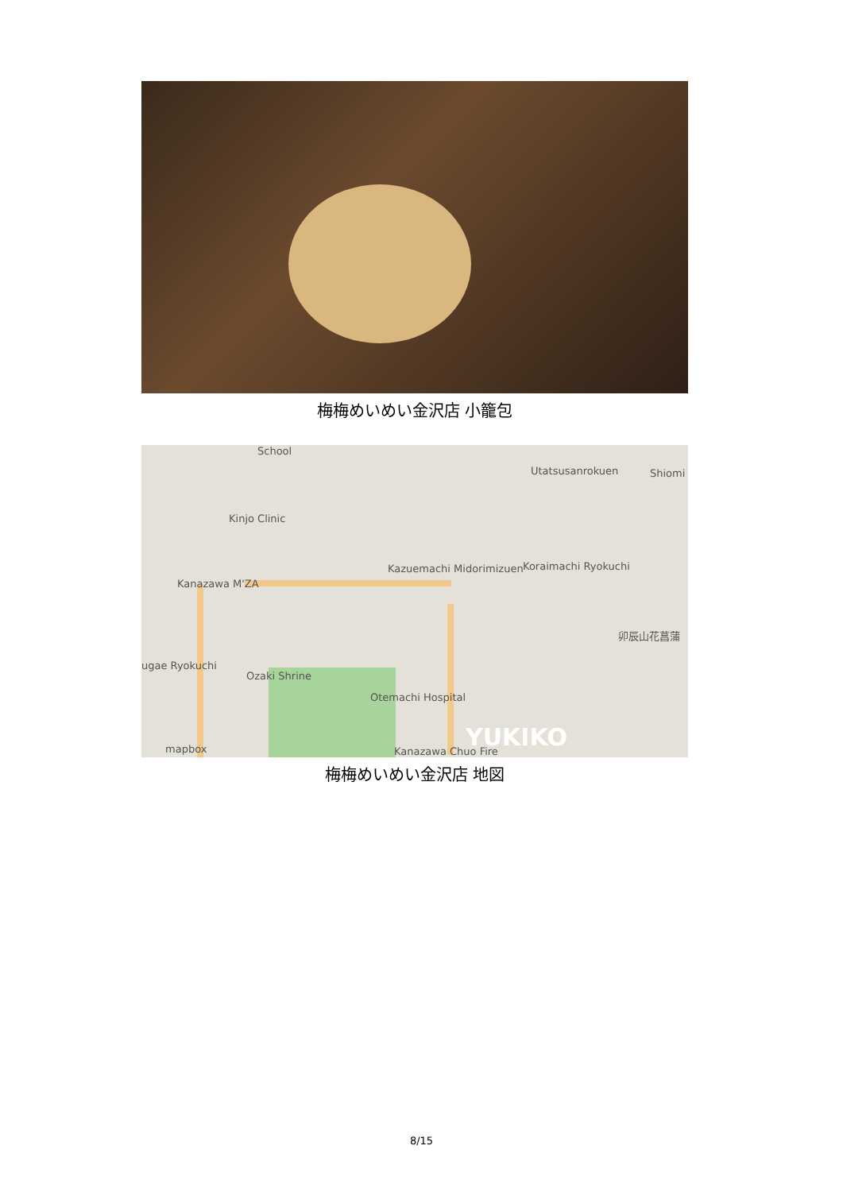梅梅めいめい金沢店 小籠包
School
Kinjo Clinic
Utatsusanrokuen Shiomi
Kanazawa M'ZA
Kazuemachi Midorimizuen Koraimachi Ryokuchi
卯辰山花菖蒲
ugae Ryokuchi
Ozaki Shrine
Otemachi Hospital
Kanazawa Chuo Fire mapbox YUKIKO
梅梅めいめい金沢店 地図
8/15